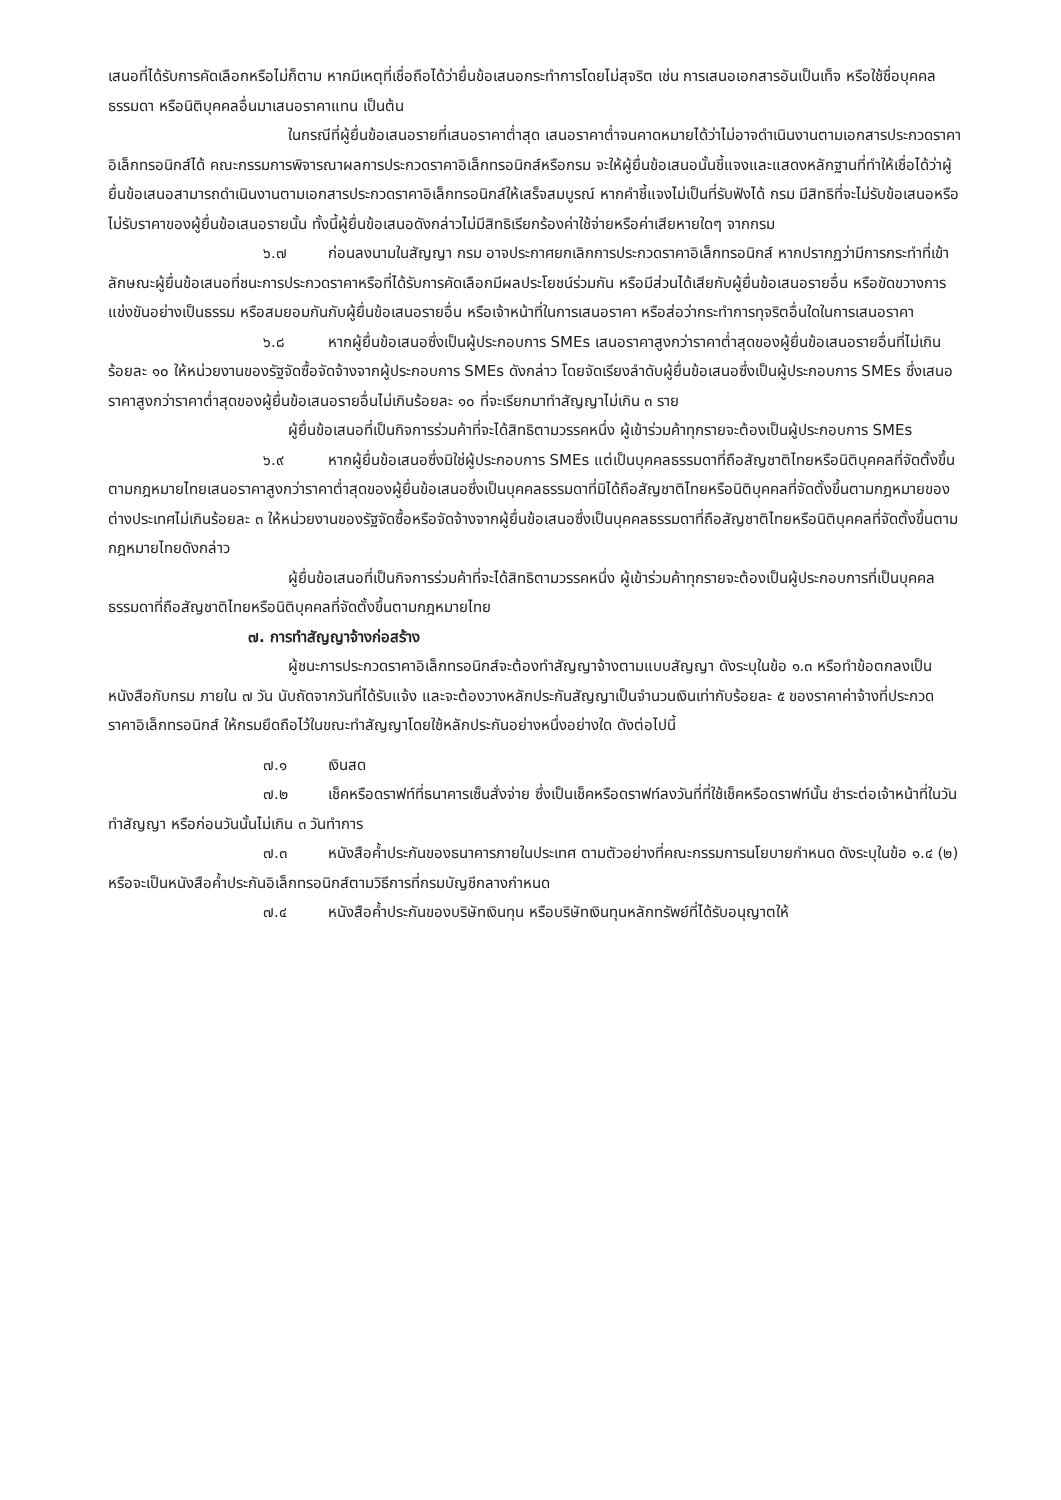เสนอที่ได้รับการคัดเลือกหรือไม่ก็ตาม หากมีเหตุที่เชื่อถือได้ว่ายื่นข้อเสนอกระทำการโดยไม่สุจริต เช่น การเสนอเอกสารอันเป็นเท็จ หรือใช้ชื่อบุคคลธรรมดา หรือนิติบุคคลอื่นมาเสนอราคาแทน เป็นต้น
ในกรณีที่ผู้ยื่นข้อเสนอรายที่เสนอราคาต่ำสุด เสนอราคาต่ำจนคาดหมายได้ว่าไม่อาจดำเนินงานตามเอกสารประกวดราคาอิเล็กทรอนิกส์ได้ คณะกรรมการพิจารณาผลการประกวดราคาอิเล็กทรอนิกส์หรือกรม จะให้ผู้ยื่นข้อเสนอนั้นชี้แจงและแสดงหลักฐานที่ทำให้เชื่อได้ว่าผู้ยื่นข้อเสนอสามารถดำเนินงานตามเอกสารประกวดราคาอิเล็กทรอนิกส์ให้เสร็จสมบูรณ์ หากคำชี้แจงไม่เป็นที่รับฟังได้ กรม มีสิทธิที่จะไม่รับข้อเสนอหรือไม่รับราคาของผู้ยื่นข้อเสนอรายนั้น ทั้งนี้ผู้ยื่นข้อเสนอดังกล่าวไม่มีสิทธิเรียกร้องค่าใช้จ่ายหรือค่าเสียหายใดๆ จากกรม
๖.๗ ก่อนลงนามในสัญญา กรม อาจประกาศยกเลิกการประกวดราคาอิเล็กทรอนิกส์ หากปรากฏว่ามีการกระทำที่เข้าลักษณะผู้ยื่นข้อเสนอที่ชนะการประกวดราคาหรือที่ได้รับการคัดเลือกมีผลประโยชน์ร่วมกัน หรือมีส่วนได้เสียกับผู้ยื่นข้อเสนอรายอื่น หรือขัดขวางการแข่งขันอย่างเป็นธรรม หรือสมยอมกันกับผู้ยื่นข้อเสนอรายอื่น หรือเจ้าหน้าที่ในการเสนอราคา หรือส่อว่ากระทำการทุจริตอื่นใดในการเสนอราคา
๖.๘ หากผู้ยื่นข้อเสนอซึ่งเป็นผู้ประกอบการ SMEs เสนอราคาสูงกว่าราคาต่ำสุดของผู้ยื่นข้อเสนอรายอื่นที่ไม่เกินร้อยละ ๑๐ ให้หน่วยงานของรัฐจัดซื้อจัดจ้างจากผู้ประกอบการ SMEs ดังกล่าว โดยจัดเรียงลำดับผู้ยื่นข้อเสนอซึ่งเป็นผู้ประกอบการ SMEs ซึ่งเสนอราคาสูงกว่าราคาต่ำสุดของผู้ยื่นข้อเสนอรายอื่นไม่เกินร้อยละ ๑๐ ที่จะเรียกมาทำสัญญาไม่เกิน ๓ ราย
ผู้ยื่นข้อเสนอที่เป็นกิจการร่วมค้าที่จะได้สิทธิตามวรรคหนึ่ง ผู้เข้าร่วมค้าทุกรายจะต้องเป็นผู้ประกอบการ SMEs
๖.๙ หากผู้ยื่นข้อเสนอซึ่งมิใช่ผู้ประกอบการ SMEs แต่เป็นบุคคลธรรมดาที่ถือสัญชาติไทยหรือนิติบุคคลที่จัดตั้งขึ้นตามกฎหมายไทยเสนอราคาสูงกว่าราคาต่ำสุดของผู้ยื่นข้อเสนอซึ่งเป็นบุคคลธรรมดาที่มิได้ถือสัญชาติไทยหรือนิติบุคคลที่จัดตั้งขึ้นตามกฎหมายของต่างประเทศไม่เกินร้อยละ ๓ ให้หน่วยงานของรัฐจัดซื้อหรือจัดจ้างจากผู้ยื่นข้อเสนอซึ่งเป็นบุคคลธรรมดาที่ถือสัญชาติไทยหรือนิติบุคคลที่จัดตั้งขึ้นตามกฎหมายไทยดังกล่าว
ผู้ยื่นข้อเสนอที่เป็นกิจการร่วมค้าที่จะได้สิทธิตามวรรคหนึ่ง ผู้เข้าร่วมค้าทุกรายจะต้องเป็นผู้ประกอบการที่เป็นบุคคลธรรมดาที่ถือสัญชาติไทยหรือนิติบุคคลที่จัดตั้งขึ้นตามกฎหมายไทย
๗. การทำสัญญาจ้างก่อสร้าง
ผู้ชนะการประกวดราคาอิเล็กทรอนิกส์จะต้องทำสัญญาจ้างตามแบบสัญญา ดังระบุในข้อ ๑.๓ หรือทำข้อตกลงเป็นหนังสือกับกรม ภายใน ๗ วัน นับถัดจากวันที่ได้รับแจ้ง และจะต้องวางหลักประกันสัญญาเป็นจำนวนเงินเท่ากับร้อยละ ๕ ของราคาค่าจ้างที่ประกวดราคาอิเล็กทรอนิกส์ ให้กรมยึดถือไว้ในขณะทำสัญญาโดยใช้หลักประกันอย่างหนึ่งอย่างใด ดังต่อไปนี้
๗.๑ เงินสด
๗.๒ เช็คหรือดราฟท์ที่ธนาคารเซ็นสั่งจ่าย ซึ่งเป็นเช็คหรือดราฟท์ลงวันที่ที่ใช้เช็คหรือดราฟท์นั้น ชำระต่อเจ้าหน้าที่ในวันทำสัญญา หรือก่อนวันนั้นไม่เกิน ๓ วันทำการ
๗.๓ หนังสือค้ำประกันของธนาคารภายในประเทศ ตามตัวอย่างที่คณะกรรมการนโยบายกำหนด ดังระบุในข้อ ๑.๔ (๒) หรือจะเป็นหนังสือค้ำประกันอิเล็กทรอนิกส์ตามวิธีการที่กรมบัญชีกลางกำหนด
๗.๔ หนังสือค้ำประกันของบริษัทเงินทุน หรือบริษัทเงินทุนหลักทรัพย์ที่ได้รับอนุญาตให้